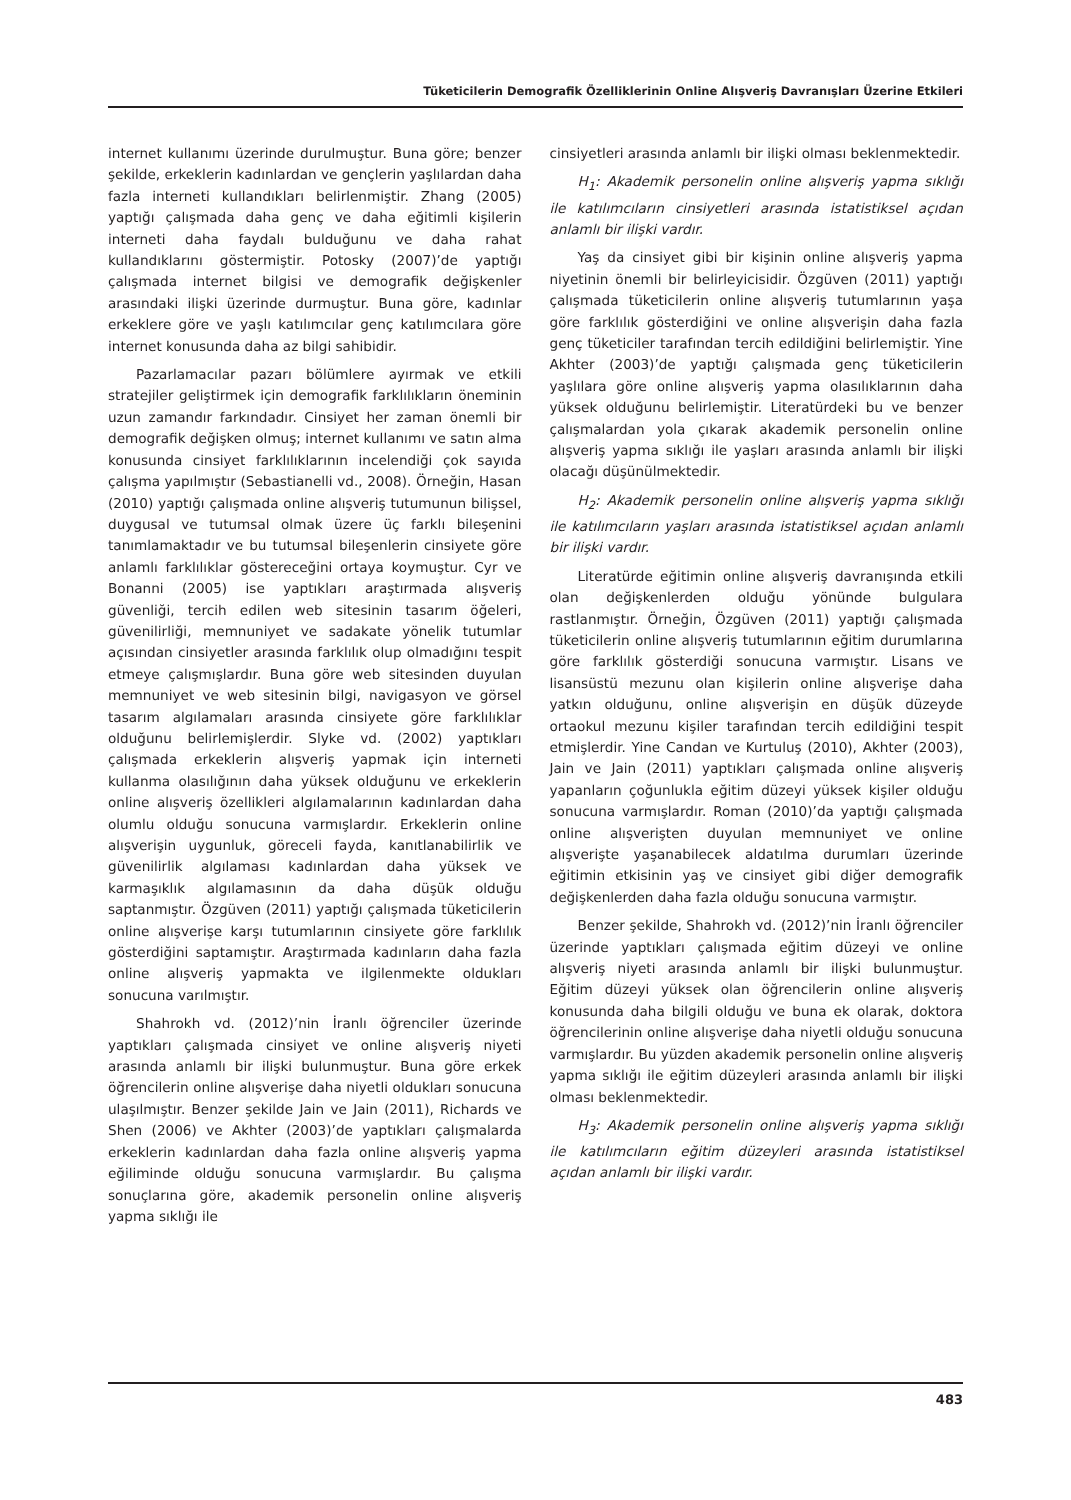Tüketicilerin Demografik Özelliklerinin Online Alışveriş Davranışları Üzerine Etkileri
internet kullanımı üzerinde durulmuştur. Buna göre; benzer şekilde, erkeklerin kadınlardan ve gençlerin yaşlılardan daha fazla interneti kullandıkları belirlenmiştir. Zhang (2005) yaptığı çalışmada daha genç ve daha eğitimli kişilerin interneti daha faydalı bulduğunu ve daha rahat kullandıklarını göstermiştir. Potosky (2007)’de yaptığı çalışmada internet bilgisi ve demografik değişkenler arasındaki ilişki üzerinde durmuştur. Buna göre, kadınlar erkeklere göre ve yaşlı katılımcılar genç katılımcılara göre internet konusunda daha az bilgi sahibidir.
Pazarlamacılar pazarı bölümlere ayırmak ve etkili stratejiler geliştirmek için demografik farklılıkların öneminin uzun zamandır farkındadır. Cinsiyet her zaman önemli bir demografik değişken olmuş; internet kullanımı ve satın alma konusunda cinsiyet farklılıklarının incelendiği çok sayıda çalışma yapılmıştır (Sebastianelli vd., 2008). Örneğin, Hasan (2010) yaptığı çalışmada online alışveriş tutumunun bilişsel, duygusal ve tutumsal olmak üzere üç farklı bileşenini tanımlamaktadır ve bu tutumsal bileşenlerin cinsiyete göre anlamlı farklılıklar göstereceğini ortaya koymuştur. Cyr ve Bonanni (2005) ise yaptıkları araştırmada alışveriş güvenliği, tercih edilen web sitesinin tasarım öğeleri, güvenilirliği, memnuniyet ve sadakate yönelik tutumlar açısından cinsiyetler arasında farklılık olup olmadığını tespit etmeye çalışmışlardır. Buna göre web sitesinden duyulan memnuniyet ve web sitesinin bilgi, navigasyon ve görsel tasarım algılamaları arasında cinsiyete göre farklılıklar olduğunu belirlemişlerdir. Slyke vd. (2002) yaptıkları çalışmada erkeklerin alışveriş yapmak için interneti kullanma olasılığının daha yüksek olduğunu ve erkeklerin online alışveriş özellikleri algılamalarının kadınlardan daha olumlu olduğu sonucuna varmışlardır. Erkeklerin online alışverişin uygunluk, göreceli fayda, kanıtlanabilirlik ve güvenilirlik algılaması kadınlardan daha yüksek ve karmaşıklık algılamasının da daha düşük olduğu saptanmıştır. Özgüven (2011) yaptığı çalışmada tüketicilerin online alışverişe karşı tutumlarının cinsiyete göre farklılık gösterdiğini saptamıştır. Araştırmada kadınların daha fazla online alışveriş yapmakta ve ilgilenmekte oldukları sonucuna varılmıştır.
Shahrokh vd. (2012)’nin İranlı öğrenciler üzerinde yaptıkları çalışmada cinsiyet ve online alışveriş niyeti arasında anlamlı bir ilişki bulunmuştur. Buna göre erkek öğrencilerin online alışverişe daha niyetli oldukları sonucuna ulaşılmıştır. Benzer şekilde Jain ve Jain (2011), Richards ve Shen (2006) ve Akhter (2003)’de yaptıkları çalışmalarda erkeklerin kadınlardan daha fazla online alışveriş yapma eğiliminde olduğu sonucuna varmışlardır. Bu çalışma sonuçlarına göre, akademik personelin online alışveriş yapma sıklığı ile
cinsiyetleri arasında anlamlı bir ilişki olması beklenmektedir.
H<sub>1</sub>: Akademik personelin online alışveriş yapma sıklığı ile katılımcıların cinsiyetleri arasında istatistiksel açıdan anlamlı bir ilişki vardır.
Yaş da cinsiyet gibi bir kişinin online alışveriş yapma niyetinin önemli bir belirleyicisidir. Özgüven (2011) yaptığı çalışmada tüketicilerin online alışveriş tutumlarının yaşa göre farklılık gösterdiğini ve online alışverişin daha fazla genç tüketiciler tarafından tercih edildiğini belirlemiştir. Yine Akhter (2003)’de yaptığı çalışmada genç tüketicilerin yaşlılara göre online alışveriş yapma olasılıklarının daha yüksek olduğunu belirlemiştir. Literatürdeki bu ve benzer çalışmalardan yola çıkarak akademik personelin online alışveriş yapma sıklığı ile yaşları arasında anlamlı bir ilişki olacağı düşünülmektedir.
H<sub>2</sub>: Akademik personelin online alışveriş yapma sıklığı ile katılımcıların yaşları arasında istatistiksel açıdan anlamlı bir ilişki vardır.
Literatürde eğitimin online alışveriş davranışında etkili olan değişkenlerden olduğu yönünde bulgulara rastlanmıştır. Örneğin, Özgüven (2011) yaptığı çalışmada tüketicilerin online alışveriş tutumlarının eğitim durumlarına göre farklılık gösterdiği sonucuna varmıştır. Lisans ve lisansüstü mezunu olan kişilerin online alışverişe daha yatkın olduğunu, online alışverişin en düşük düzeyde ortaokul mezunu kişiler tarafından tercih edildiğini tespit etmişlerdir. Yine Candan ve Kurtuluş (2010), Akhter (2003), Jain ve Jain (2011) yaptıkları çalışmada online alışveriş yapanların çoğunlukla eğitim düzeyi yüksek kişiler olduğu sonucuna varmışlardır. Roman (2010)’da yaptığı çalışmada online alışverişten duyulan memnuniyet ve online alışverişte yaşanabilecek aldatılma durumları üzerinde eğitimin etkisinin yaş ve cinsiyet gibi diğer demografik değişkenlerden daha fazla olduğu sonucuna varmıştır.
Benzer şekilde, Shahrokh vd. (2012)’nin İranlı öğrenciler üzerinde yaptıkları çalışmada eğitim düzeyi ve online alışveriş niyeti arasında anlamlı bir ilişki bulunmuştur. Eğitim düzeyi yüksek olan öğrencilerin online alışveriş konusunda daha bilgili olduğu ve buna ek olarak, doktora öğrencilerinin online alışverişe daha niyetli olduğu sonucuna varmışlardır. Bu yüzden akademik personelin online alışveriş yapma sıklığı ile eğitim düzeyleri arasında anlamlı bir ilişki olması beklenmektedir.
H<sub>3</sub>: Akademik personelin online alışveriş yapma sıklığı ile katılımcıların eğitim düzeyleri arasında istatistiksel açıdan anlamlı bir ilişki vardır.
483